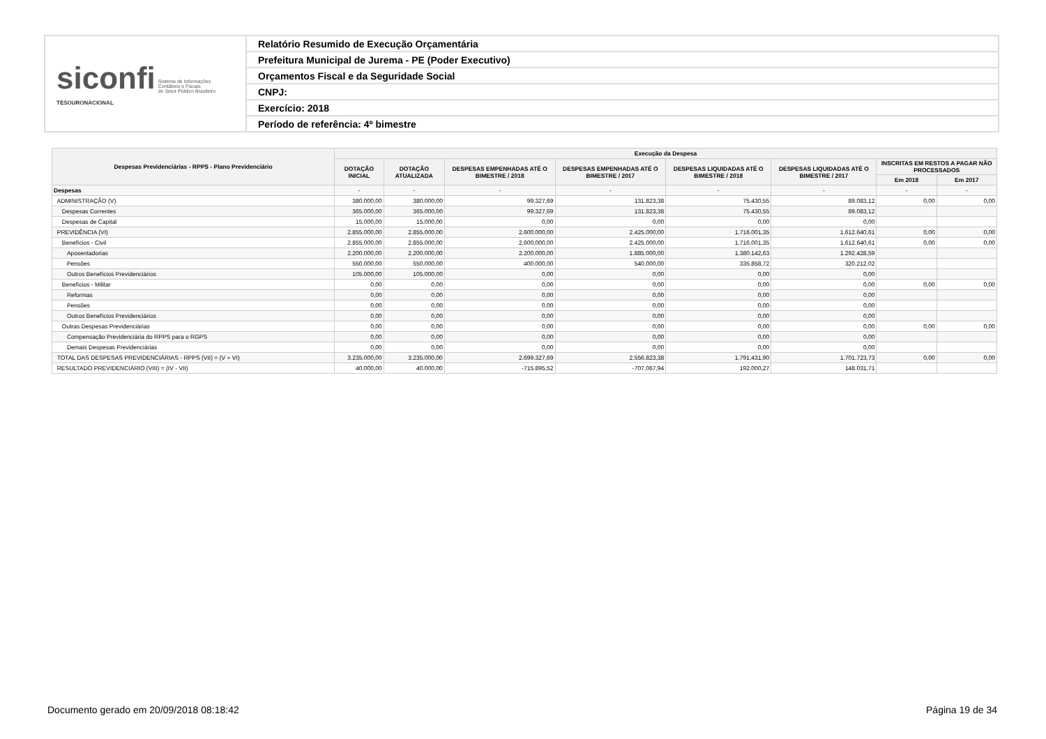| siconfi Sistema de Informações Contábeis e Fiscais do Setor Público Brasileiro TESOURONACIONAL | Relatório Resumido de Execução Orçamentária |
| | Prefeitura Municipal de Jurema - PE (Poder Executivo) |
| | Orçamentos Fiscal e da Seguridade Social |
| | CNPJ: |
| | Exercício: 2018 |
| | Período de referência: 4º bimestre |
| Despesas Previdenciárias - RPPS - Plano Previdenciário | Execução da Despesa | | | | | | | |
| --- | --- | --- | --- | --- | --- | --- | --- | --- |
| | DOTAÇÃO INICIAL | DOTAÇÃO ATUALIZADA | DESPESAS EMPENHADAS ATÉ O BIMESTRE / 2018 | DESPESAS EMPENHADAS ATÉ O BIMESTRE / 2017 | DESPESAS LIQUIDADAS ATÉ O BIMESTRE / 2018 | DESPESAS LIQUIDADAS ATÉ O BIMESTRE / 2017 | INSCRITAS EM RESTOS A PAGAR NÃO PROCESSADOS | |
| | | | | | | | Em 2018 | Em 2017 |
| Despesas | - | - | - | - | - | - | - | - |
| ADMINISTRAÇÃO (V) | 380.000,00 | 380.000,00 | 99.327,69 | 131.823,38 | 75.430,55 | 89.083,12 | 0,00 | 0,00 |
| Despesas Correntes | 365.000,00 | 365.000,00 | 99.327,69 | 131.823,38 | 75.430,55 | 89.083,12 | | |
| Despesas de Capital | 15.000,00 | 15.000,00 | 0,00 | 0,00 | 0,00 | 0,00 | | |
| PREVIDÊNCIA (VI) | 2.855.000,00 | 2.855.000,00 | 2.600.000,00 | 2.425.000,00 | 1.716.001,35 | 1.612.640,61 | 0,00 | 0,00 |
| Benefícios - Civil | 2.855.000,00 | 2.855.000,00 | 2.600.000,00 | 2.425.000,00 | 1.716.001,35 | 1.612.640,61 | 0,00 | 0,00 |
| Aposentadorias | 2.200.000,00 | 2.200.000,00 | 2.200.000,00 | 1.885.000,00 | 1.380.142,63 | 1.292.428,59 | | |
| Pensões | 550.000,00 | 550.000,00 | 400.000,00 | 540.000,00 | 335.858,72 | 320.212,02 | | |
| Outros Benefícios Previdenciários | 105.000,00 | 105.000,00 | 0,00 | 0,00 | 0,00 | 0,00 | | |
| Benefícios - Militar | 0,00 | 0,00 | 0,00 | 0,00 | 0,00 | 0,00 | 0,00 | 0,00 |
| Reformas | 0,00 | 0,00 | 0,00 | 0,00 | 0,00 | 0,00 | | |
| Pensões | 0,00 | 0,00 | 0,00 | 0,00 | 0,00 | 0,00 | | |
| Outros Benefícios Previdenciários | 0,00 | 0,00 | 0,00 | 0,00 | 0,00 | 0,00 | | |
| Outras Despesas Previdenciárias | 0,00 | 0,00 | 0,00 | 0,00 | 0,00 | 0,00 | 0,00 | 0,00 |
| Compensação Previdenciária do RPPS para o RGPS | 0,00 | 0,00 | 0,00 | 0,00 | 0,00 | 0,00 | | |
| Demais Despesas Previdenciárias | 0,00 | 0,00 | 0,00 | 0,00 | 0,00 | 0,00 | | |
| TOTAL DAS DESPESAS PREVIDENCIÁRIAS - RPPS (VII) = (V + VI) | 3.235.000,00 | 3.235.000,00 | 2.699.327,69 | 2.556.823,38 | 1.791.431,90 | 1.701.723,73 | 0,00 | 0,00 |
| RESULTADO PREVIDENCIÁRIO (VIII) = (IV - VII) | 40.000,00 | 40.000,00 | -715.895,52 | -707.067,94 | 192.000,27 | 148.031,71 | | |
Documento gerado em 20/09/2018 08:18:42 Página 19 de 34